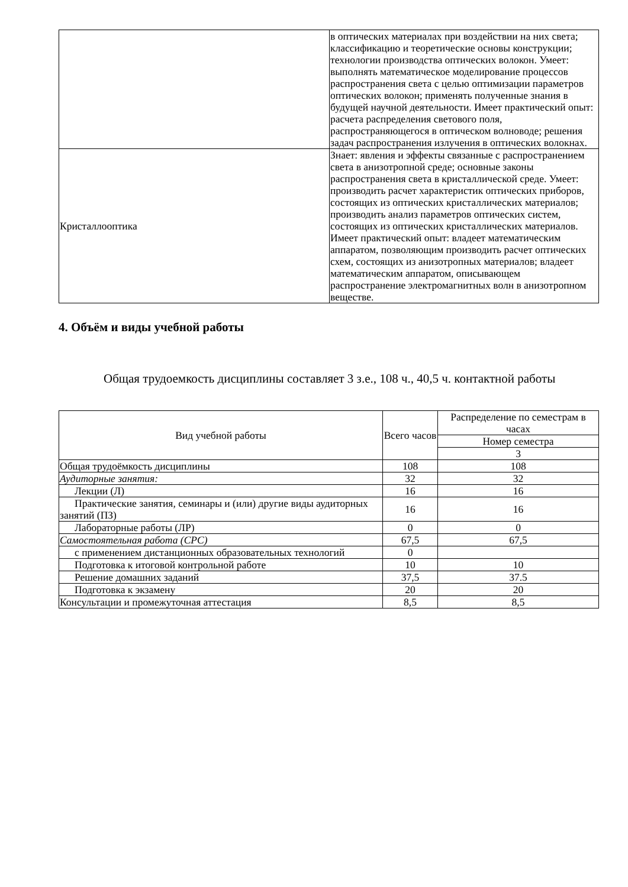| | в оптических материалах при воздействии на них света; классификацию и теоретические основы конструкции; технологии производства оптических волокон. Умеет: выполнять математическое моделирование процессов распространения света с целью оптимизации параметров оптических волокон; применять полученные знания в будущей научной деятельности. Имеет практический опыт: расчета распределения светового поля, распространяющегося в оптическом волноводе; решения задач распространения излучения в оптических волокнах. |
| Кристаллооптика | Знает: явления и эффекты связанные с распространением света в анизотропной среде; основные законы распространения света в кристаллической среде. Умеет: производить расчет характеристик оптических приборов, состоящих из оптических кристаллических материалов; производить анализ параметров оптических систем, состоящих из оптических кристаллических материалов. Имеет практический опыт: владеет математическим аппаратом, позволяющим производить расчет оптических схем, состоящих из анизотропных материалов; владеет математическим аппаратом, описывающем распространение электромагнитных волн в анизотропном веществе. |
4. Объём и виды учебной работы
Общая трудоемкость дисциплины составляет 3 з.е., 108 ч., 40,5 ч. контактной работы
| Вид учебной работы | Всего часов | Распределение по семестрам в часах |
| --- | --- | --- |
| | | Номер семестра |
| | | 3 |
| Общая трудоёмкость дисциплины | 108 | 108 |
| Аудиторные занятия: | 32 | 32 |
| Лекции (Л) | 16 | 16 |
| Практические занятия, семинары и (или) другие виды аудиторных занятий (ПЗ) | 16 | 16 |
| Лабораторные работы (ЛР) | 0 | 0 |
| Самостоятельная работа (СРС) | 67,5 | 67,5 |
| с применением дистанционных образовательных технологий | 0 | |
| Подготовка к итоговой контрольной работе | 10 | 10 |
| Решение домашних заданий | 37,5 | 37.5 |
| Подготовка к экзамену | 20 | 20 |
| Консультации и промежуточная аттестация | 8,5 | 8,5 |